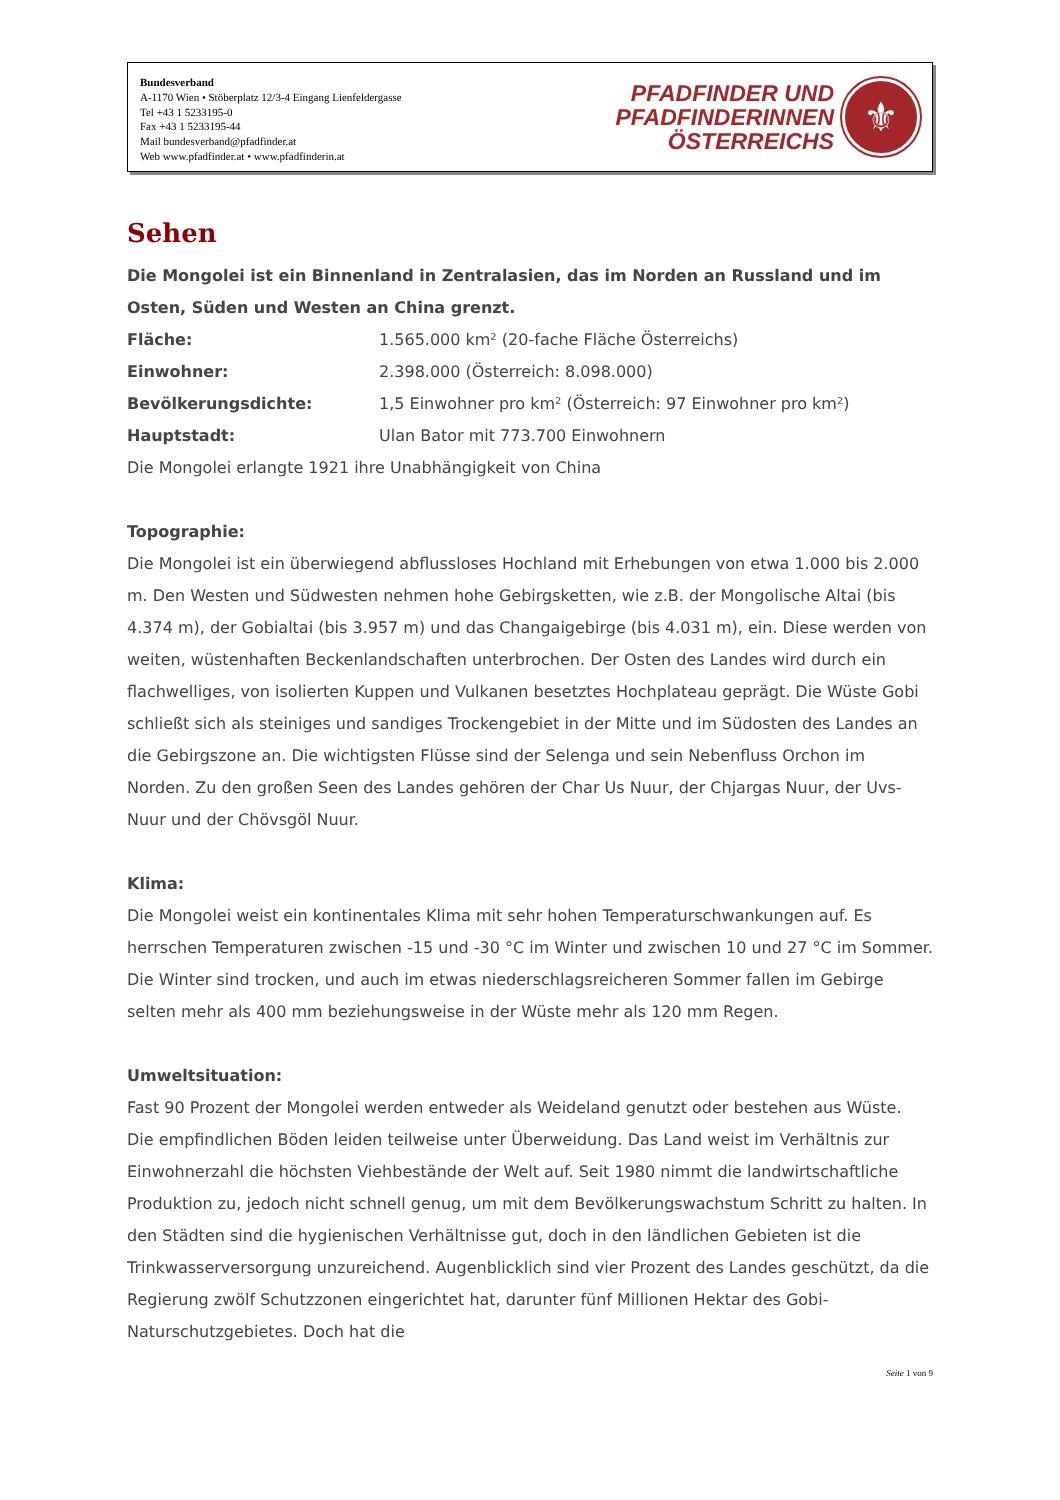Bundesverband
A-1170 Wien • Stöberplatz 12/3-4 Eingang Lienfeldergasse
Tel +43 1 5233195-0
Fax +43 1 5233195-44
Mail bundesverband@pfadfinder.at
Web www.pfadfinder.at • www.pfadfinderin.at
PFADFINDER UND
PFADFINDERINNEN
ÖSTERREICHS
⚜
Sehen
Die Mongolei ist ein Binnenland in Zentralasien, das im Norden an Russland und im Osten, Süden und Westen an China grenzt.
Fläche: 1.565.000 km² (20-fache Fläche Österreichs)
Einwohner: 2.398.000 (Österreich: 8.098.000)
Bevölkerungsdichte: 1,5 Einwohner pro km² (Österreich: 97 Einwohner pro km²)
Hauptstadt: Ulan Bator mit 773.700 Einwohnern
Die Mongolei erlangte 1921 ihre Unabhängigkeit von China
Topographie:
Die Mongolei ist ein überwiegend abflussloses Hochland mit Erhebungen von etwa 1.000 bis 2.000 m. Den Westen und Südwesten nehmen hohe Gebirgsketten, wie z.B. der Mongolische Altai (bis 4.374 m), der Gobialtai (bis 3.957 m) und das Changaigebirge (bis 4.031 m), ein. Diese werden von weiten, wüstenhaften Beckenlandschaften unterbrochen. Der Osten des Landes wird durch ein flachwelliges, von isolierten Kuppen und Vulkanen besetztes Hochplateau geprägt. Die Wüste Gobi schließt sich als steiniges und sandiges Trockengebiet in der Mitte und im Südosten des Landes an die Gebirgszone an. Die wichtigsten Flüsse sind der Selenga und sein Nebenfluss Orchon im Norden. Zu den großen Seen des Landes gehören der Char Us Nuur, der Chjargas Nuur, der Uvs-Nuur und der Chövsgöl Nuur.
Klima:
Die Mongolei weist ein kontinentales Klima mit sehr hohen Temperaturschwankungen auf. Es herrschen Temperaturen zwischen -15 und -30 °C im Winter und zwischen 10 und 27 °C im Sommer. Die Winter sind trocken, und auch im etwas niederschlagsreicheren Sommer fallen im Gebirge selten mehr als 400 mm beziehungsweise in der Wüste mehr als 120 mm Regen.
Umweltsituation:
Fast 90 Prozent der Mongolei werden entweder als Weideland genutzt oder bestehen aus Wüste. Die empfindlichen Böden leiden teilweise unter Überweidung. Das Land weist im Verhältnis zur Einwohnerzahl die höchsten Viehbestände der Welt auf. Seit 1980 nimmt die landwirtschaftliche Produktion zu, jedoch nicht schnell genug, um mit dem Bevölkerungswachstum Schritt zu halten. In den Städten sind die hygienischen Verhältnisse gut, doch in den ländlichen Gebieten ist die Trinkwasserversorgung unzureichend. Augenblicklich sind vier Prozent des Landes geschützt, da die Regierung zwölf Schutzzonen eingerichtet hat, darunter fünf Millionen Hektar des Gobi-Naturschutzgebietes. Doch hat die
Seite 1 von 9